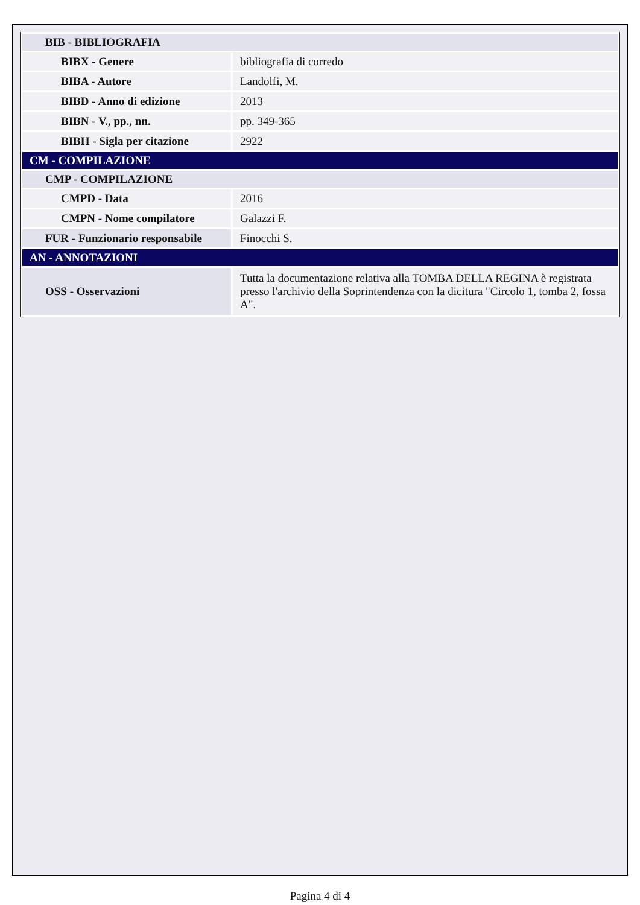| BIB - BIBLIOGRAFIA | |
| BIBX - Genere | bibliografia di corredo |
| BIBA - Autore | Landolfi, M. |
| BIBD - Anno di edizione | 2013 |
| BIBN - V., pp., nn. | pp. 349-365 |
| BIBH - Sigla per citazione | 2922 |
| CM - COMPILAZIONE | |
| CMP - COMPILAZIONE | |
| CMPD - Data | 2016 |
| CMPN - Nome compilatore | Galazzi F. |
| FUR - Funzionario responsabile | Finocchi S. |
| AN - ANNOTAZIONI | |
| OSS - Osservazioni | Tutta la documentazione relativa alla TOMBA DELLA REGINA è registrata presso l'archivio della Soprintendenza con la dicitura "Circolo 1, tomba 2, fossa A". |
Pagina 4 di 4